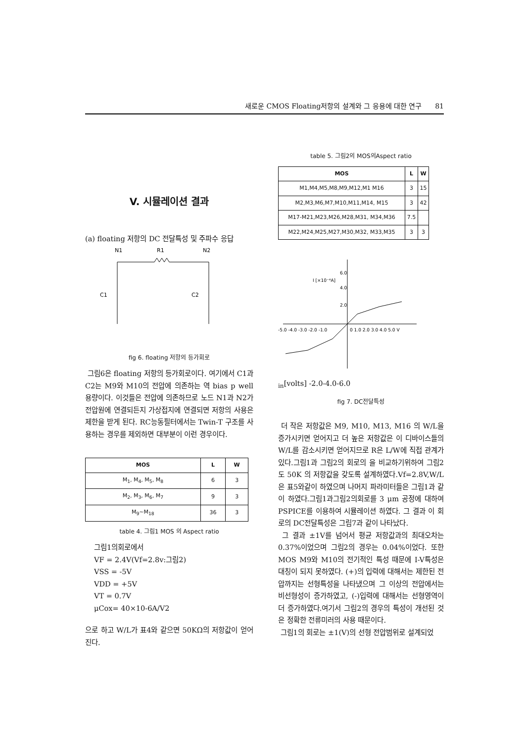새로운 CMOS Floating저항의 설계와 그 응용에 대한 연구 81
V. 시뮬레이션 결과
(a) floating 저항의 DC 전달특성 및 주파수 응답
N1
R1
N2
C1
C2
fig 6. floating 저항의 등가회로
그림6은 floating 저항의 등가회로이다. 여기에서 C1과 C2는 M9와 M10의 전압에 의존하는 역 bias p well 용량이다. 이것들은 전압에 의존하므로 노드 N1과 N2가 전압원에 연결되든지 가상접지에 연결되면 저항의 사용은 제한을 받게 된다. RC능동필터에서는 Twin-T 구조를 사용하는 경우를 제외하면 대부분이 이런 경우이다.
| MOS | L | W |
| --- | --- | --- |
| M<sub>1</sub>, M<sub>4</sub>, M<sub>5</sub>, M<sub>8</sub> | 6 | 3 |
| M<sub>2</sub>, M<sub>3</sub>, M<sub>6</sub>, M<sub>7</sub> | 9 | 3 |
| M<sub>9</sub>~M<sub>18</sub> | 36 | 3 |
table 4. 그림1 MOS 의 Aspect ratio
그림1의회로에서
VF = 2.4V(Vf=2.8v:그림2)
VSS = -5V
VDD = +5V
VT = 0.7V
μCox= 40×10-6A/V2
으로 하고 W/L가 표4와 같으면 50KΩ의 저항값이 얻어진다.
table 5. 그림2의 MOS의Aspect ratio
| MOS | L | W |
| --- | --- | --- |
| M1,M4,M5,M8,M9,M12,M1 M16 | 3 | 15 |
| M2,M3,M6,M7,M10,M11,M14, M15 | 3 | 42 |
| M17-M21,M23,M26,M28,M31, M34,M36 | 7.5 | |
| M22,M24,M25,M27,M30,M32, M33,M35 | 3 | 3 |
6.0
I [×10⁻⁴A]
4.0
2.0
-5.0 -4.0 -3.0 -2.0 -1.0
0 1.0 2.0 3.0 4.0 5.0 Vin[volts]
-2.0
-4.0
-6.0
fig 7. DC전달특성
더 작은 저항값은 M9, M10, M13, M16 의 W/L을 증가시키면 얻어지고 더 높은 저항값은 이 디바이스들의 W/L를 감소시키면 얻어지므로 R은 L/W에 직접 관계가 있다.그림1과 그림2의 회로의 을 비교하기위하여 그림2도 50K 의 저항값을 갖도록 설계하였다.Vf=2.8V,W/L은 표5와같이 하였으며 나머지 파라미터들은 그림1과 같이 하였다.그림1과그림2의회로를 3 μm 공정에 대하여 PSPICE를 이용하여 시뮬레이션 하였다. 그 결과 이 회로의 DC전달특성은 그림7과 같이 나타났다.
그 결과 ±1V를 넘어서 평균 저항값과의 최대오차는 0.37%이었으며 그림2의 경우는 0.04%이었다. 또한 MOS M9와 M10의 전기적인 특성 때문에 I-V특성은 대칭이 되지 못하였다. (+)의 입력에 대해서는 제한된 전압까지는 선형특성을 나타냈으며 그 이상의 전압에서는 비선형성이 증가하였고, (-)입력에 대해서는 선형영역이 더 증가하였다.여기서 그림2의 경우의 특성이 개선된 것은 정확한 전류미러의 사용 때문이다.
그림1의 회로는 ±1(V)의 선형 전압범위로 설계되었